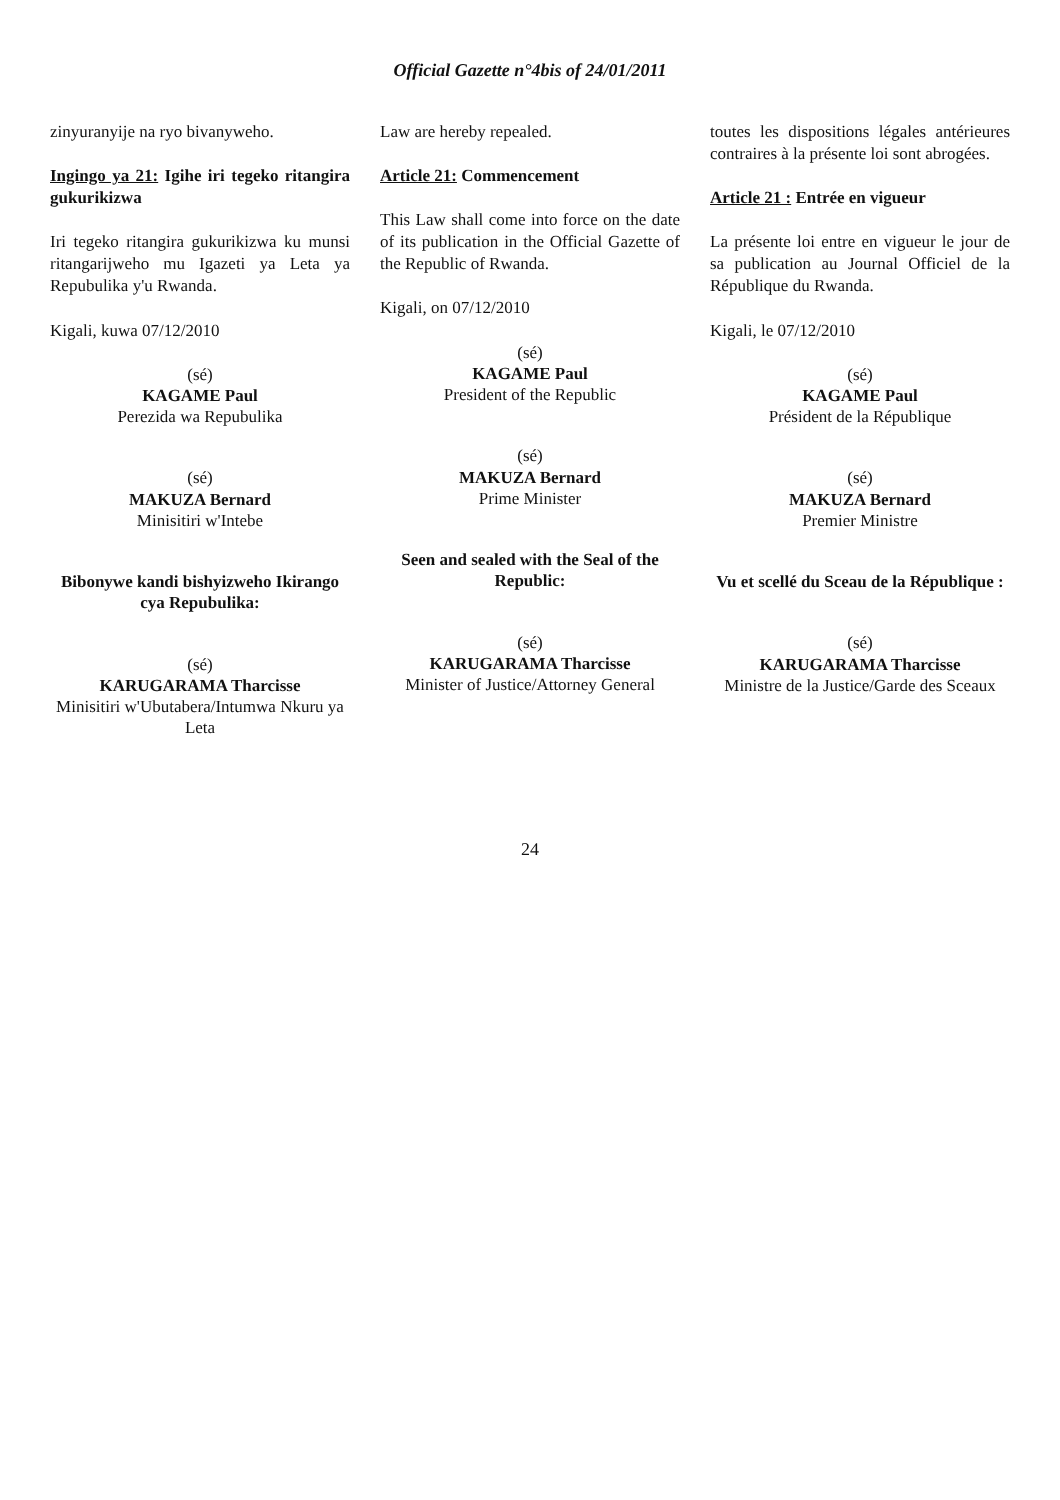Official Gazette n°4bis of 24/01/2011
zinyuranyije na ryo bivanyweho.
Ingingo ya 21: Igihe iri tegeko ritangira gukurikizwa
Iri tegeko ritangira gukurikizwa ku munsi ritangarijweho mu Igazeti ya Leta ya Repubulika y'u Rwanda.
Kigali, kuwa 07/12/2010
(sé)
KAGAME Paul
Perezida wa Repubulika
(sé)
MAKUZA Bernard
Minisitiri w'Intebe
Bibonywe kandi bishyizweho Ikirango cya Repubulika:
(sé)
KARUGARAMA Tharcisse
Minisitiri w'Ubutabera/Intumwa Nkuru ya Leta
Law are hereby repealed.
Article 21: Commencement
This Law shall come into force on the date of its publication in the Official Gazette of the Republic of Rwanda.
Kigali, on 07/12/2010
(sé)
KAGAME Paul
President of the Republic
(sé)
MAKUZA Bernard
Prime Minister
Seen and sealed with the Seal of the Republic:
(sé)
KARUGARAMA Tharcisse
Minister of Justice/Attorney General
toutes les dispositions légales antérieures contraires à la présente loi sont abrogées.
Article 21 : Entrée en vigueur
La présente loi entre en vigueur le jour de sa publication au Journal Officiel de la République du Rwanda.
Kigali, le 07/12/2010
(sé)
KAGAME Paul
Président de la République
(sé)
MAKUZA Bernard
Premier Ministre
Vu et scellé du Sceau de la République :
(sé)
KARUGARAMA Tharcisse
Ministre de la Justice/Garde des Sceaux
24